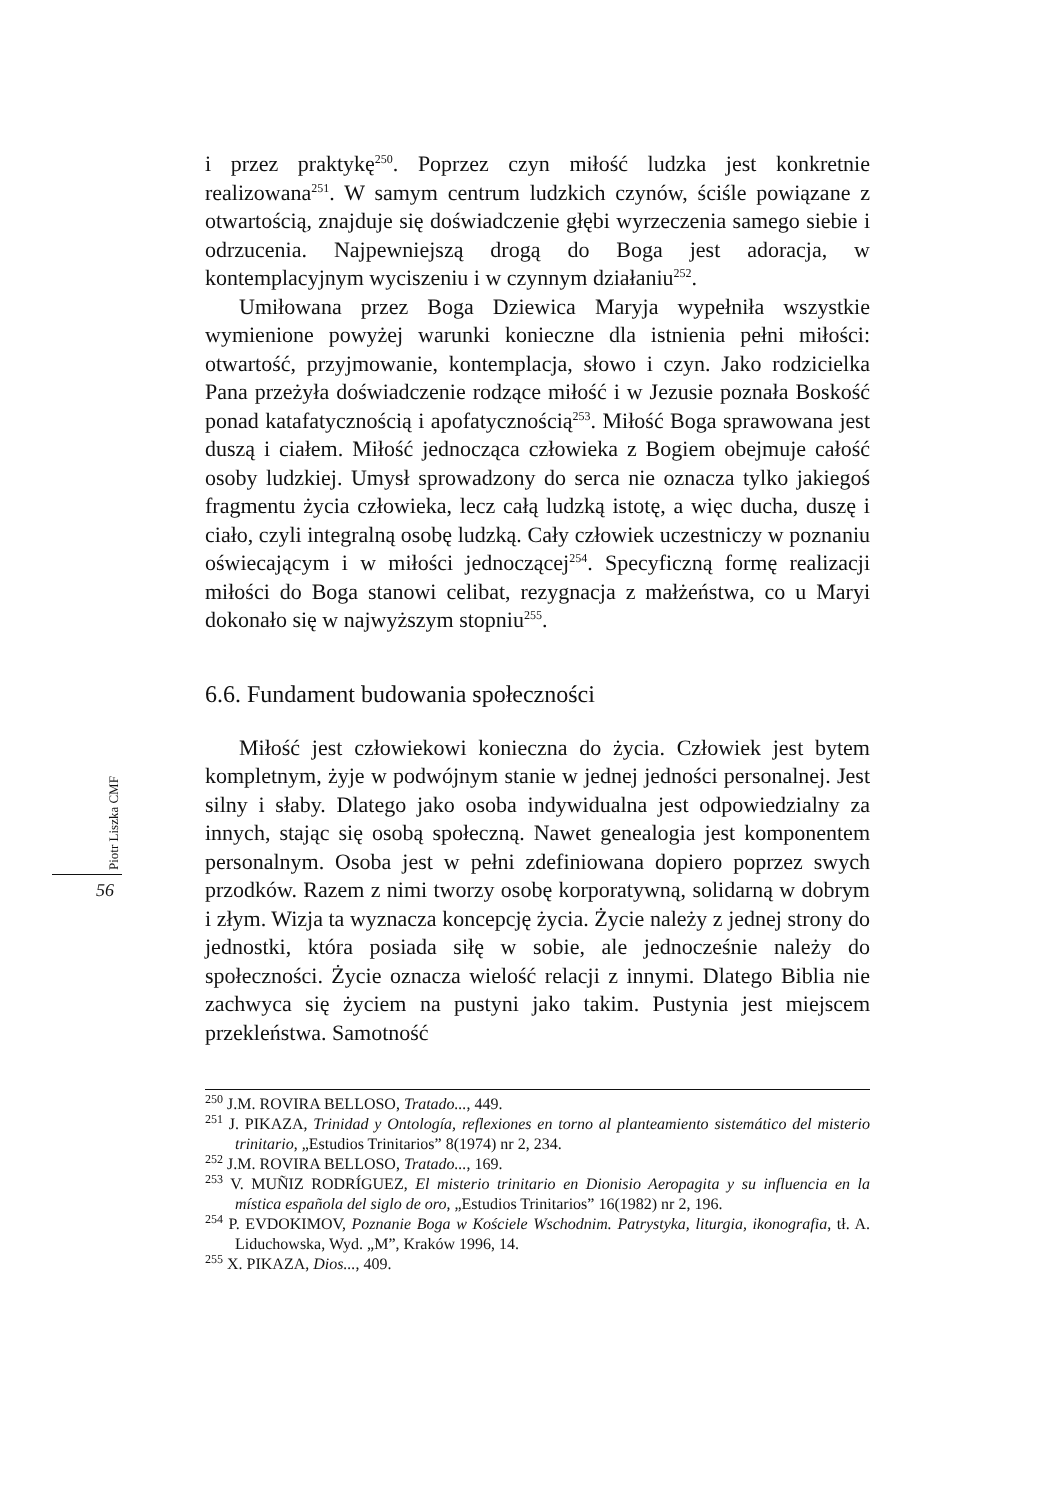Piotr Liszka CMF
56
i przez praktykę<sup>250</sup>. Poprzez czyn miłość ludzka jest konkretnie realizowana<sup>251</sup>. W samym centrum ludzkich czynów, ściśle powiązane z otwartością, znajduje się doświadczenie głębi wyrzeczenia samego siebie i odrzucenia. Najpewniejszą drogą do Boga jest adoracja, w kontemplacyjnym wyciszeniu i w czynnym działaniu<sup>252</sup>.
Umiłowana przez Boga Dziewica Maryja wypełniła wszystkie wymienione powyżej warunki konieczne dla istnienia pełni miłości: otwartość, przyjmowanie, kontemplacja, słowo i czyn. Jako rodzicielka Pana przeżyła doświadczenie rodzące miłość i w Jezusie poznała Boskość ponad katafatycznością i apofatycznością<sup>253</sup>. Miłość Boga sprawowana jest duszą i ciałem. Miłość jednocząca człowieka z Bogiem obejmuje całość osoby ludzkiej. Umysł sprowadzony do serca nie oznacza tylko jakiegoś fragmentu życia człowieka, lecz całą ludzką istotę, a więc ducha, duszę i ciało, czyli integralną osobę ludzką. Cały człowiek uczestniczy w poznaniu oświecającym i w miłości jednoczącej<sup>254</sup>. Specyficzną formę realizacji miłości do Boga stanowi celibat, rezygnacja z małżeństwa, co u Maryi dokonało się w najwyższym stopniu<sup>255</sup>.
6.6. Fundament budowania społeczności
Miłość jest człowiekowi konieczna do życia. Człowiek jest bytem kompletnym, żyje w podwójnym stanie w jednej jedności personalnej. Jest silny i słaby. Dlatego jako osoba indywidualna jest odpowiedzialny za innych, stając się osobą społeczną. Nawet genealogia jest komponentem personalnym. Osoba jest w pełni zdefiniowana dopiero poprzez swych przodków. Razem z nimi tworzy osobę korporatywną, solidarną w dobrym i złym. Wizja ta wyznacza koncepcję życia. Życie należy z jednej strony do jednostki, która posiada siłę w sobie, ale jednocześnie należy do społeczności. Życie oznacza wielość relacji z innymi. Dlatego Biblia nie zachwyca się życiem na pustyni jako takim. Pustynia jest miejscem przekleństwa. Samotność
<sup>250</sup> J.M. ROVIRA BELLOSO, Tratado..., 449.
<sup>251</sup> J. PIKAZA, Trinidad y Ontología, reflexiones en torno al planteamiento sistemático del misterio trinitario, „Estudios Trinitarios” 8(1974) nr 2, 234.
<sup>252</sup> J.M. ROVIRA BELLOSO, Tratado..., 169.
<sup>253</sup> V. MUÑIZ RODRÍGUEZ, El misterio trinitario en Dionisio Aeropagita y su influencia en la mística española del siglo de oro, „Estudios Trinitarios” 16(1982) nr 2, 196.
<sup>254</sup> P. EVDOKIMOV, Poznanie Boga w Kościele Wschodnim. Patrystyka, liturgia, ikonografia, tł. A. Liduchowska, Wyd. „M”, Kraków 1996, 14.
<sup>255</sup> X. PIKAZA, Dios..., 409.